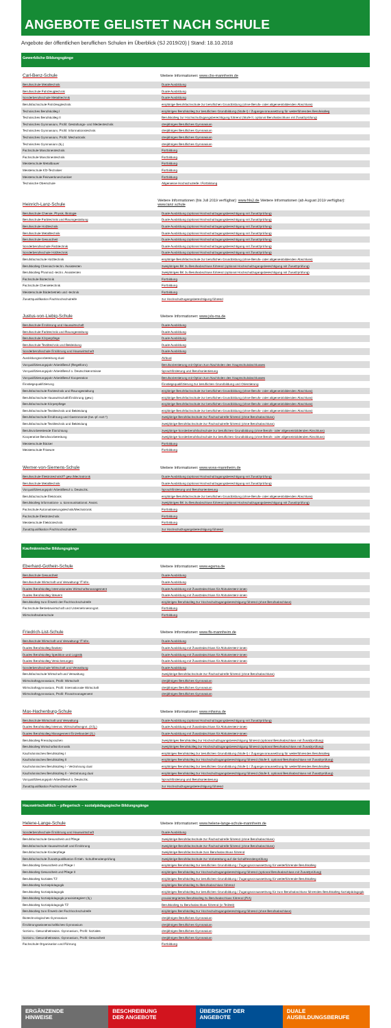ANGEBOTE GELISTET NACH SCHULE
Angebote der öffentlichen beruflichen Schulen im Überblick (SJ 2019/20) | Stand: 18.10.2018
Gewerbliche Bildungsgänge
Carl-Benz-Schule Weitere Informationen: www.cbs-mannheim.de
| Berufsschule Metalltechnik | Duale Ausbildung |
| Berufsschule Fahrzeugtechnik | Duale Ausbildung |
| Sonderberufsschule Metalltechnik | Duale Ausbildung |
| Berufsfachschule Fahrzeugtechnik | einjährige Berufsfachschule zur beruflichen Grundbildung (ohne Berufs- oder allgemeinbildenden Abschluss) |
| Technisches Berufskolleg I | einjähriges Berufskolleg zur beruflichen Grundbildung (Stufe I) / Zugangsvoraussetzung für weiterführendes Berufskolleg |
| Technisches Berufskolleg II | Berufskolleg zur Hochschulzugangsberechtigung führend (Stufe II, optional Berufsabschluss mit Zusatzprüfung) |
| Technisches Gymnasium, Profil: Gestaltungs- und Medientechnik | dreijähriges Berufliches Gymnasium |
| Technisches Gymnasium, Profil: Informationstechnik | dreijähriges Berufliches Gymnasium |
| Technisches Gymnasium, Profil: Mechatronik | dreijähriges Berufliches Gymnasium |
| Technisches Gymnasium (6j.) | dreijähriges Berufliches Gymnasium |
| Fachschule Maschinentechnik | Fortbildung |
| Fachschule Maschinentechnik | Fortbildung |
| Meisterschule Metallbauer | Fortbildung |
| Meisterschule Kfz-Techniker | Fortbildung |
| Meisterschule Feinwerkmechaniker | Fortbildung |
| Technische Oberschule | Allgemeine Hochschulreife / Fortbildung |
Heinrich-Lanz-Schule Weitere Informationen (bis Juli 2019 verfügbar): www.hls2.de Weitere Informationen (ab August 2019 verfügbar): www.lanz.schule
| Berufsschule Chemie, Physik, Biologie | Duale Ausbildung (optional Hochschulzugangsberechtigung mit Zusatzprüfung) |
| Berufsschule Farbtechnik und Raumgestaltung | Duale Ausbildung (optional Hochschulzugangsberechtigung mit Zusatzprüfung) |
| Berufsschule Holztechnik | Duale Ausbildung (optional Hochschulzugangsberechtigung mit Zusatzprüfung) |
| Berufsschule Metalltechnik | Duale Ausbildung (optional Hochschulzugangsberechtigung mit Zusatzprüfung) |
| Berufsschule Gesundheit | Duale Ausbildung (optional Hochschulzugangsberechtigung mit Zusatzprüfung) |
| Sonderberufsschule Farbtechnik | Duale Ausbildung (optional Hochschulzugangsberechtigung mit Zusatzprüfung) |
| Sonderberufsschule Holztechnik | Duale Ausbildung (optional Hochschulzugangsberechtigung mit Zusatzprüfung) |
| Berufsfachschule Holztechnik | einjährige Berufsfachschule zur beruflichen Grundbildung (ohne Berufs- oder allgemeinbildenden Abschluss) |
| Berufskolleg Chemisch-techn. Assistenten | zweijähriges BK zu Berufsabschluss führend (optional Hochschulzugangsberechtigung mit Zusatzprüfung) |
| Berufskolleg Pharmaz.-techn. Assistenten | zweijähriges BK zu Berufsabschluss führend (optional Hochschulzugangsberechtigung mit Zusatzprüfung) |
| Fachschule Biotechnik | Fortbildung |
| Fachschule Chemietechnik | Fortbildung |
| Meisterschule Bäderbetrieb und -technik | Fortbildung |
| Zusatzqualifikation Fachhochschulreife | zur Hochschulzugangsberechtigung führend |
Justus-von-Liebig-Schule Weitere Informationen: www.jvls-ma.de
| Berufsschule Ernährung und Hauswirtschaft | Duale Ausbildung |
| Berufsschule Farbtechnik und Raumgestaltung | Duale Ausbildung |
| Berufsschule Körperpflege | Duale Ausbildung |
| Berufsschule Textiltechnik und Bekleidung | Duale Ausbildung |
| Sonderberufsschule Ernährung und Hauswirtschaft | Duale Ausbildung |
| Ausbildungsvorbereitung dual | AVdual |
| Vorqualifizierungsjahr Arbeit/Beruf (Regelform) | Berufsorientierung mit Option zum Nachholen des Hauptschulabschlusses |
| Vorqualifizierungsjahr Arbeit/Beruf o. Deutschkenntnisse | Sprachförderung und Berufsorientierung |
| Vorqualifizierungsjahr Arbeit/Beruf Kooperation | Berufsorientierung mit Option zum Nachholen des Hauptschulabschlusses |
| Einstiegsqualifizierung | Einstiegsqualifizierung zur beruflichen Grundbildung und Orientierung |
| Berufsfachschule Farbtechnik und Raumgestaltung | einjährige Berufsfachschule zur beruflichen Grundbildung (ohne Berufs- oder allgemeinbildenden Abschluss) |
| Berufsfachschule Hauswirtschaft/Ernährung (gew.) | einjährige Berufsfachschule zur beruflichen Grundbildung (ohne Berufs- oder allgemeinbildenden Abschluss) |
| Berufsfachschule Körperpflege | einjährige Berufsfachschule zur beruflichen Grundbildung (ohne Berufs- oder allgemeinbildenden Abschluss) |
| Berufsfachschule Textiltechnik und Bekleidung | einjährige Berufsfachschule zur beruflichen Grundbildung (ohne Berufs- oder allgemeinbildenden Abschluss) |
| Berufsfachschule Ernährung und Gastronomie (hw.-pf.-soz.*) | zweijährige Berufsfachschule zur Fachschulreife führend (ohne Berufsabschluss) |
| Berufsfachschule Textiltechnik und Bekleidung | zweijährige Berufsfachschule zur Fachschulreife führend (ohne Berufsabschluss) |
| Berufsvorbereitende Einrichtung | zweijährige Sonderberufsfachschule zur beruflichen Grundbildung (ohne Berufs- oder allgemeinbildenden Abschluss) |
| Kooperative Berufsvorbereitung | zweijährige Sonderberufsfachschule zur beruflichen Grundbildung (ohne Berufs- oder allgemeinbildenden Abschluss) |
| Meisterschule Bäcker | Fortbildung |
| Meisterschule Friseure | Fortbildung |
Werner-von-Siemens-Schule Weitere Informationen: www.wvss-mannheim.de
| Berufsschule Elektrotechnik/IT gew./Mechatronik | Duale Ausbildung (optional Hochschulzugangsberechtigung mit Zusatzprüfung) |
| Berufsschule Metalltechnik | Duale Ausbildung (optional Hochschulzugangsberechtigung mit Zusatzprüfung) |
| Vorqualifizierungsjahr Arbeit/Beruf o. Deutschk. | Sprachförderung und Berufsorientierung |
| Berufsfachschule Elektronik | einjährige Berufsfachschule zur beruflichen Grundbildung (ohne Berufs- oder allgemeinbildenden Abschluss) |
| Berufskolleg Informations- u. kommunikationst. Assist. | zweijähriges BK zu Berufsabschluss führend (optional Hochschulzugangsberechtigung mit Zusatzprüfung) |
| Fachschule Automatisierungstechnik/Mechatronik | Fortbildung |
| Fachschule Elektrotechnik | Fortbildung |
| Meisterschule Elektrotechnik | Fortbildung |
| Zusatzqualifikation Fachhochschulreife | zur Hochschulzugangsberechtigung führend |
Kaufmännische Bildungsgänge
Eberhard-Gothein-Schule Weitere Informationen: www.egsma.de
| Berufsschule Gesundheit | Duale Ausbildung |
| Berufsschule Wirtschaft und Verwaltung/ IT kfm. | Duale Ausbildung |
| Duales Berufskolleg Internationales Wirtschaftsmanagement | Duale Ausbildung mit Zusatzabschluss für Abiturienten/-innen |
| Duales Berufskolleg Steuern | Duale Ausbildung mit Zusatzabschluss für Abiturienten/-innen |
| Berufskolleg zum Erwerb der Fachhochschulreife | einjähriges Berufskolleg zur Hochschulzugangsberechtigung führend (ohne Berufsabschluss) |
| Fachschule Betriebswirtschaft und Unternehmenmgmt. | Fortbildung |
| Wirtschaftsoberschule | Fortbildung |
Friedrich-List-Schule Weitere Informationen: www.fls-mannheim.de
| Berufsschule Wirtschaft und Verwaltung/ IT kfm. | Duale Ausbildung |
| Duales Berufskolleg Banken | Duale Ausbildung mit Zusatzabschluss für Abiturienten/-innen |
| Duales Berufskolleg Spedition und Logistik | Duale Ausbildung mit Zusatzabschluss für Abiturienten/-innen |
| Duales Berufskolleg Versicherungen | Duale Ausbildung mit Zusatzabschluss für Abiturienten/-innen |
| Sonderberufsschule Wirtschaft und Verwaltung | Duale Ausbildung |
| Berufsfachschule Wirtschaft und Verwaltung | zweijährige Berufsfachschule zur Fachschulreife führend (ohne Berufsabschluss) |
| Wirtschaftsgymnasium, Profil: Wirtschaft | dreijähriges Berufliches Gymnasium |
| Wirtschaftsgymnasium, Profil: Internationale Wirtschaft | dreijähriges Berufliches Gymnasium |
| Wirtschaftsgymnasium, Profil: Finanzmanagement | dreijähriges Berufliches Gymnasium |
Max-Hachenburg-Schule Weitere Informationen: www.mhsma.de
| Berufsschule Wirtschaft und Verwaltung | Duale Ausbildung (optional Hochschulzugangsberechtigung mit Zusatzprüfung) |
| Duales Berufskolleg Internat. Wirtschaftsmgmt. (2,5j.) | Duale Ausbildung mit Zusatzabschluss für Abiturienten/-innen |
| Duales Berufskolleg Management Einzelhandel (2j.) | Duale Ausbildung mit Zusatzabschluss für Abiturienten/-innen |
| Berufskolleg Fremdsprachen | zweijähriges Berufskolleg zur Hochschulzugangsberechtigung führend (optional Berufsabschluss mit Zusatzprüfung) |
| Berufskolleg Wirtschaftsinformatik | zweijähriges Berufskolleg zur Hochschulzugangsberechtigung führend (optional Berufsabschluss mit Zusatzprüfung) |
| Kaufmännisches Berufskolleg I | einjähriges Berufskolleg zur beruflichen Grundbildung (Stufe I) / Zugangsvoraussetzung für weiterführendes Berufskolleg |
| Kaufmännisches Berufskolleg II | einjähriges Berufskolleg zur Hochschulzugangsberechtigung führend (Stufe II, optional Berufsabschluss mit Zusatzprüfung) |
| Kaufmännisches Berufskolleg I - Verzahnung dual | einjähriges Berufskolleg zur beruflichen Grundbildung (Stufe I) / Zugangsvoraussetzung für weiterführendes Berufskolleg |
| Kaufmännisches Berufskolleg II - Verzahnung dual | einjähriges Berufskolleg zur Hochschulzugangsberechtigung führend (Stufe II, optional Berufsabschluss mit Zusatzprüfung) |
| Vorqualifizierungsjahr Arbeit/Beruf o. Deutschk. | Sprachförderung und Berufsorientierung |
| Zusatzqualifikation Fachhochschulreife | zur Hochschulzugangsberechtigung führend |
Hauswirtschaftlich – pflegerisch – sozialpädagogische Bildungsgänge
Helene-Lange-Schule Weitere Informationen: www.helene-lange-schule-mannheim.de
| Sonderberufsschule Ernährung und Hauswirtschaft | Duale Ausbildung |
| Berufsfachschule Gesundheit und Pflege | zweijährige Berufsfachschule zur Fachschulreife führend (ohne Berufsabschluss) |
| Berufsfachschule Hauswirtschaft und Ernährung | zweijährige Berufsfachschule zur Fachschulreife führend (ohne Berufsabschluss) |
| Berufsfachschule Kinderpflege | zweijährige Berufsfachschule zum Berufsabschluss führend |
| Berufsfachschule Zusatzqualifikation Erzieh. Schulfremdenprüfung | zweijährige Berufsfachschule zur Vorbereitung auf die Schulfremdenprüfung |
| Berufskolleg Gesundheit und Pflege I | einjähriges Berufskolleg zur beruflichen Grundbildung / Zugangsvoraussetzung für weiterführende Berufskolleg |
| Berufskolleg Gesundheit und Pflege II | einjähriges Berufskolleg zur Hochschulzugangsberechtigung führend (optional Berufsabschluss mit Zusatzprüfung) |
| Berufskolleg Soziales TZ | einjähriges Berufskolleg zur beruflichen Grundbildung / Zugangsvoraussetzung für weiterführende Berufskolleg |
| Berufskolleg Sozialpädagogik | einjähriges Berufskolleg zu Berufsabschluss führend |
| Berufskolleg Sozialpädagogik | einjähriges Berufskolleg zur beruflichen Grundbildung / Zugangsvoraussetzung für zum Berufsabschluss führendes Berufskolleg Sozialpädagogik |
| Berufskolleg Sozialpädagogik praxisintegriert (3j.) | praxisintegriertes Berufskolleg zu Berufsabschluss führend (PiA) |
| Berufskolleg Sozialpädagogik TZ | Berufskolleg zu Berufsabschluss führend (in Teilzeit) |
| Berufskolleg zum Erwerb der Fachhochschulreife | einjähriges Berufskolleg zur Hochschulzugangsberechtigung führend (ohne Berufsabschluss) |
| Biotechnologisches Gymnasium | dreijähriges Berufliches Gymnasium |
| Ernährungswissenschaftliches Gymnasium | dreijähriges Berufliches Gymnasium |
| Sozial-u. Gesundheitswiss. Gymnasium, Profil: Soziales | dreijähriges Berufliches Gymnasium |
| Sozial-u. Gesundheitswiss. Gymnasium, Profil: Gesundheit | dreijähriges Berufliches Gymnasium |
| Fachschule Organisation und Führung | Fortbildung |
ERGÄNZENDE
HINWEISE
BESCHREIBUNG
DER ANGEBOTE
ÜBERSICHT DER
ANGEBOTE
DUALE
AUSBILDUNGSBERUFE